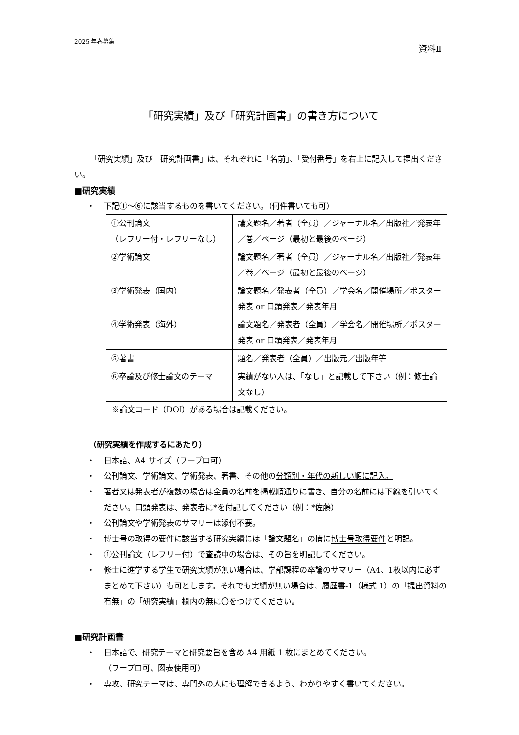2025 年春募集 資料Ⅱ
「研究実績」及び「研究計画書」の書き方について
「研究実績」及び「研究計画書」は、それぞれに「名前」、「受付番号」を右上に記入して提出ください。
■研究実績
・ 下記①～⑥に該当するものを書いてください。（何件書いても可）
| ①公刊論文 （レフリー付・レフリーなし） | 論文題名／著者（全員）／ジャーナル名／出版社／発表年／巻／ページ（最初と最後のページ） |
| ②学術論文 | 論文題名／著者（全員）／ジャーナル名／出版社／発表年／巻／ページ（最初と最後のページ） |
| ③学術発表（国内） | 論文題名／発表者（全員）／学会名／開催場所／ポスター発表 or 口頭発表／発表年月 |
| ④学術発表（海外） | 論文題名／発表者（全員）／学会名／開催場所／ポスター発表 or 口頭発表／発表年月 |
| ⑤著書 | 題名／発表者（全員）／出版元／出版年等 |
| ⑥卒論及び修士論文のテーマ | 実績がない人は、「なし」と記載して下さい（例：修士論文なし） |
※論文コード（DOI）がある場合は記載ください。
（研究実績を作成するにあたり）
・ 日本語、A4 サイズ（ワープロ可）
・ 公刊論文、学術論文、学術発表、著書、その他の分類別・年代の新しい順に記入。
・ 著者又は発表者が複数の場合は全員の名前を掲載順通りに書き、自分の名前には下線を引いてください。口頭発表は、発表者に*を付記してください（例：*佐藤）
・ 公刊論文や学術発表のサマリーは添付不要。
・ 博士号の取得の要件に該当する研究実績には「論文題名」の横に博士号取得要件と明記。
・ ①公刊論文（レフリー付）で査読中の場合は、その旨を明記してください。
・ 修士に進学する学生で研究実績が無い場合は、学部課程の卒論のサマリー（A4、1枚以内に必ずまとめて下さい）も可とします。それでも実績が無い場合は、履歴書-1（様式 1）の「提出資料の有無」の「研究実績」欄内の無に〇をつけてください。
■研究計画書
・ 日本語で、研究テーマと研究要旨を含め A4 用紙 1 枚にまとめてください。
（ワープロ可、図表使用可）
・ 専攻、研究テーマは、専門外の人にも理解できるよう、わかりやすく書いてください。